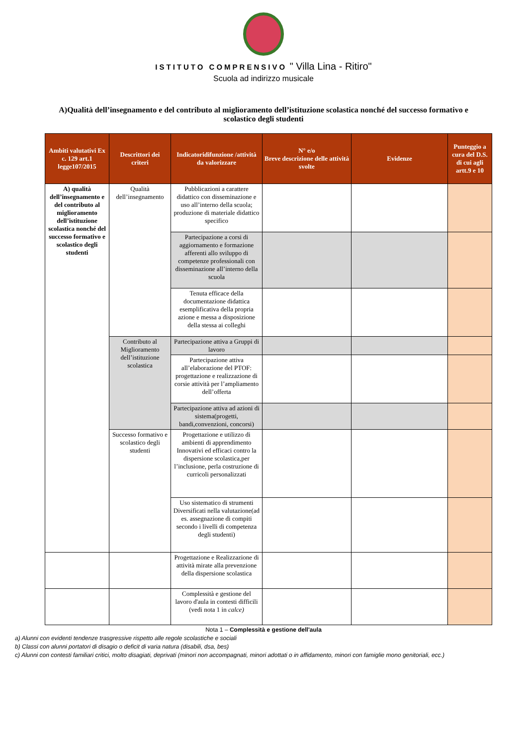ISTITUTO COMPRENSIVO " Villa Lina - Ritiro"
Scuola ad indirizzo musicale
A)Qualità dell’insegnamento e del contributo al miglioramento dell’istituzione scolastica nonché del successo formativo e scolastico degli studenti
| Ambiti valutativi Ex c. 129 art.1 legge107/2015 | Descrittori dei criteri | Indicatoridifunzione /attività da valorizzare | N° e/o Breve descrizione delle attività svolte | Evidenze | Punteggio a cura del D.S. di cui agli artt.9 e 10 |
| --- | --- | --- | --- | --- | --- |
| A) qualità dell’insegnamento e del contributo al miglioramento dell’istituzione scolastica nonché del successo formativo e scolastico degli studenti | Qualità dell’insegnamento | Pubblicazioni a carattere didattico con disseminazione e uso all’interno della scuola; produzione di materiale didattico specifico | | | |
| | | Partecipazione a corsi di aggiornamento e formazione afferenti allo sviluppo di competenze professionali con disseminazione all’interno della scuola | | | |
| | | Tenuta efficace della documentazione didattica esemplificativa della propria azione e messa a disposizione della stessa ai colleghi | | | |
| | Contributo al Miglioramento dell’istituzione scolastica | Partecipazione attiva a Gruppi di lavoro | | | |
| | | Partecipazione attiva all’elaborazione del PTOF: progettazione e realizzazione di corsie attività per l’ampliamento dell’offerta | | | |
| | | Partecipazione attiva ad azioni di sistema(progetti, bandi,convenzioni, concorsi) | | | |
| | Successo formativo e scolastico degli studenti | Progettazione e utilizzo di ambienti di apprendimento Innovativi ed efficaci contro la dispersione scolastica,per l’inclusione, perla costruzione di curricoli personalizzati | | | |
| | | Uso sistematico di strumenti Diversificati nella valutazione(ad es. assegnazione di compiti secondo i livelli di competenza degli studenti) | | | |
| | | Progettazione e Realizzazione di attività mirate alla prevenzione della dispersione scolastica | | | |
| | | Complessità e gestione del lavoro d'aula in contesti difficili (vedi nota 1 in calce) | | | |
Nota 1 – Complessità e gestione dell'aula
a) Alunni con evidenti tendenze trasgressive rispetto alle regole scolastiche e sociali
b) Classi con alunni portatori di disagio o deficit di varia natura (disabili, dsa, bes)
c) Alunni con contesti familiari critici, molto disagiati, deprivati (minori non accompagnati, minori adottati o in affidamento, minori con famiglie mono genitoriali, ecc.)